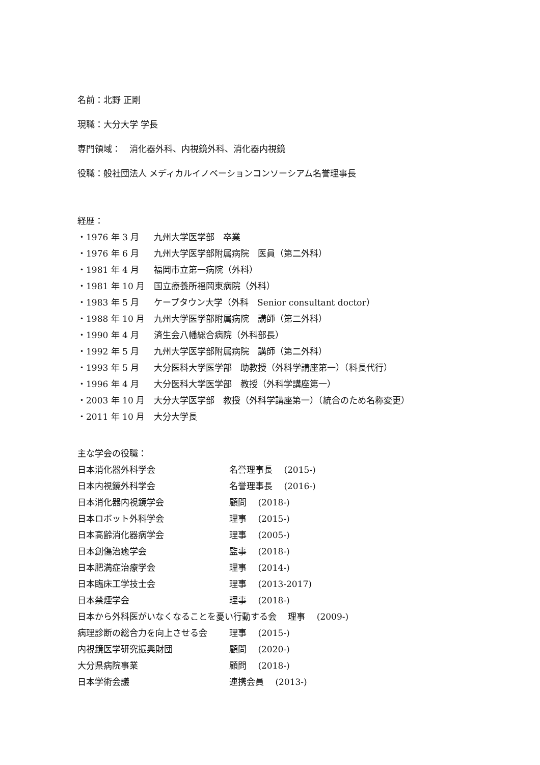名前：北野 正剛
現職：大分大学 学長
専門領域：　消化器外科、内視鏡外科、消化器内視鏡
役職：般社団法人 メディカルイノベーションコンソーシアム名誉理事長
経歴：
・1976 年 3 月 九州大学医学部　卒業
・1976 年 6 月 九州大学医学部附属病院　医員（第二外科）
・1981 年 4 月 福岡市立第一病院（外科）
・1981 年 10 月 国立療養所福岡東病院（外科）
・1983 年 5 月 ケープタウン大学（外科　Senior consultant doctor）
・1988 年 10 月 九州大学医学部附属病院　講師（第二外科）
・1990 年 4 月 済生会八幡総合病院（外科部長）
・1992 年 5 月 九州大学医学部附属病院　講師（第二外科）
・1993 年 5 月 大分医科大学医学部　助教授（外科学講座第一）（科長代行）
・1996 年 4 月 大分医科大学医学部　教授（外科学講座第一）
・2003 年 10 月 大分大学医学部　教授（外科学講座第一）（統合のため名称変更）
・2011 年 10 月 大分大学長
主な学会の役職：
日本消化器外科学会 名誉理事長　 (2015-)
日本内視鏡外科学会 名誉理事長　 (2016-)
日本消化器内視鏡学会 顧問　 (2018-)
日本ロボット外科学会 理事　 (2015-)
日本高齢消化器病学会 理事　 (2005-)
日本創傷治癒学会 監事　 (2018-)
日本肥満症治療学会 理事　 (2014-)
日本臨床工学技士会 理事　 (2013-2017)
日本禁煙学会 理事　 (2018-)
日本から外科医がいなくなることを憂い行動する会　 理事　 (2009-)
病理診断の総合力を向上させる会 理事　 (2015-)
内視鏡医学研究振興財団 顧問　 (2020-)
大分県病院事業 顧問　 (2018-)
日本学術会議 連携会員　 (2013-)